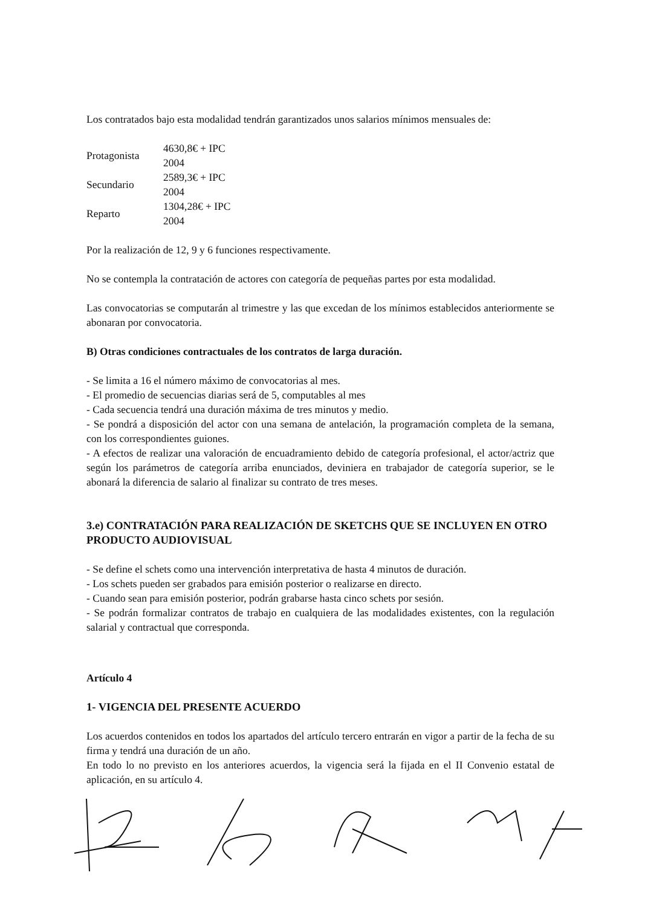Los contratados bajo esta modalidad tendrán garantizados unos salarios mínimos mensuales de:
| Protagonista | 4630,8€ + IPC 2004 |
| Secundario | 2589,3€ + IPC 2004 |
| Reparto | 1304,28€ + IPC 2004 |
Por la realización de 12, 9 y 6 funciones respectivamente.
No se contempla la contratación de actores con categoría de pequeñas partes por esta modalidad.
Las convocatorias se computarán al trimestre y las que excedan de los mínimos establecidos anteriormente se abonaran por convocatoria.
B) Otras condiciones contractuales de los contratos de larga duración.
- Se limita a 16 el número máximo de convocatorias al mes.
- El promedio de secuencias diarias será de 5, computables al mes
- Cada secuencia tendrá una duración máxima de tres minutos y medio.
- Se pondrá a disposición del actor con una semana de antelación, la programación completa de la semana, con los correspondientes guiones.
- A efectos de realizar una valoración de encuadramiento debido de categoría profesional, el actor/actriz que según los parámetros de categoría arriba enunciados, deviniera en trabajador de categoría superior, se le abonará la diferencia de salario al finalizar su contrato de tres meses.
3.e) CONTRATACIÓN PARA REALIZACIÓN DE SKETCHS QUE SE INCLUYEN EN OTRO PRODUCTO AUDIOVISUAL
- Se define el schets como una intervención interpretativa de hasta 4 minutos de duración.
- Los schets pueden ser grabados para emisión posterior o realizarse en directo.
- Cuando sean para emisión posterior, podrán grabarse hasta cinco schets por sesión.
- Se podrán formalizar contratos de trabajo en cualquiera de las modalidades existentes, con la regulación salarial y contractual que corresponda.
Artículo 4
1- VIGENCIA DEL PRESENTE ACUERDO
Los acuerdos contenidos en todos los apartados del artículo tercero entrarán en vigor a partir de la fecha de su firma y tendrá una duración de un año.
En todo lo no previsto en los anteriores acuerdos, la vigencia será la fijada en el II Convenio estatal de aplicación, en su artículo 4.